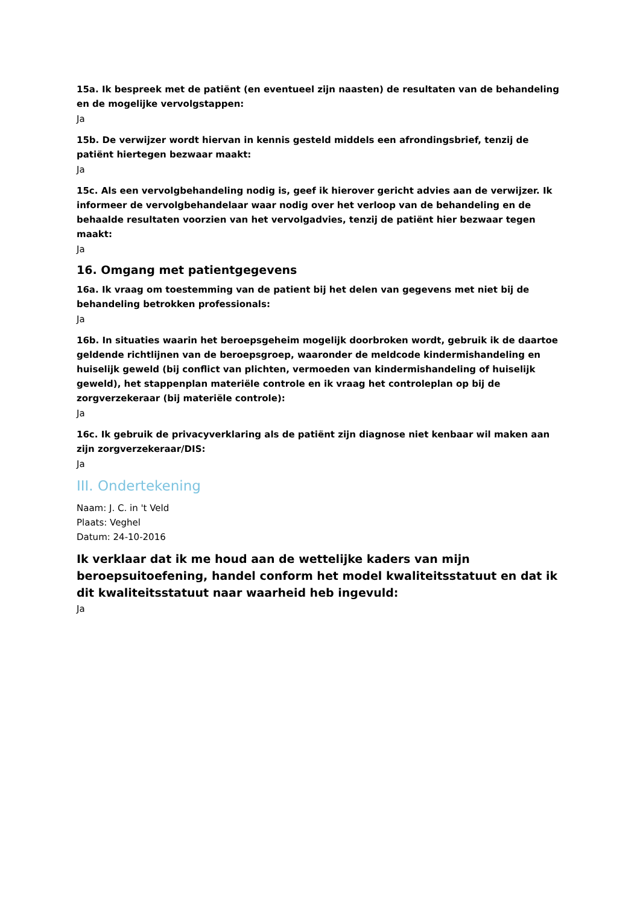15a. Ik bespreek met de patiënt (en eventueel zijn naasten) de resultaten van de behandeling en de mogelijke vervolgstappen:
Ja
15b. De verwijzer wordt hiervan in kennis gesteld middels een afrondingsbrief, tenzij de patiënt hiertegen bezwaar maakt:
Ja
15c. Als een vervolgbehandeling nodig is, geef ik hierover gericht advies aan de verwijzer. Ik informeer de vervolgbehandelaar waar nodig over het verloop van de behandeling en de behaalde resultaten voorzien van het vervolgadvies, tenzij de patiënt hier bezwaar tegen maakt:
Ja
16. Omgang met patientgegevens
16a. Ik vraag om toestemming van de patient bij het delen van gegevens met niet bij de behandeling betrokken professionals:
Ja
16b. In situaties waarin het beroepsgeheim mogelijk doorbroken wordt, gebruik ik de daartoe geldende richtlijnen van de beroepsgroep, waaronder de meldcode kindermishandeling en huiselijk geweld (bij conflict van plichten, vermoeden van kindermishandeling of huiselijk geweld), het stappenplan materiële controle en ik vraag het controleplan op bij de zorgverzekeraar (bij materiële controle):
Ja
16c. Ik gebruik de privacyverklaring als de patiënt zijn diagnose niet kenbaar wil maken aan zijn zorgverzekeraar/DIS:
Ja
III. Ondertekening
Naam: J. C. in 't Veld
Plaats: Veghel
Datum: 24-10-2016
Ik verklaar dat ik me houd aan de wettelijke kaders van mijn beroepsuitoefening, handel conform het model kwaliteitsstatuut en dat ik dit kwaliteitsstatuut naar waarheid heb ingevuld:
Ja